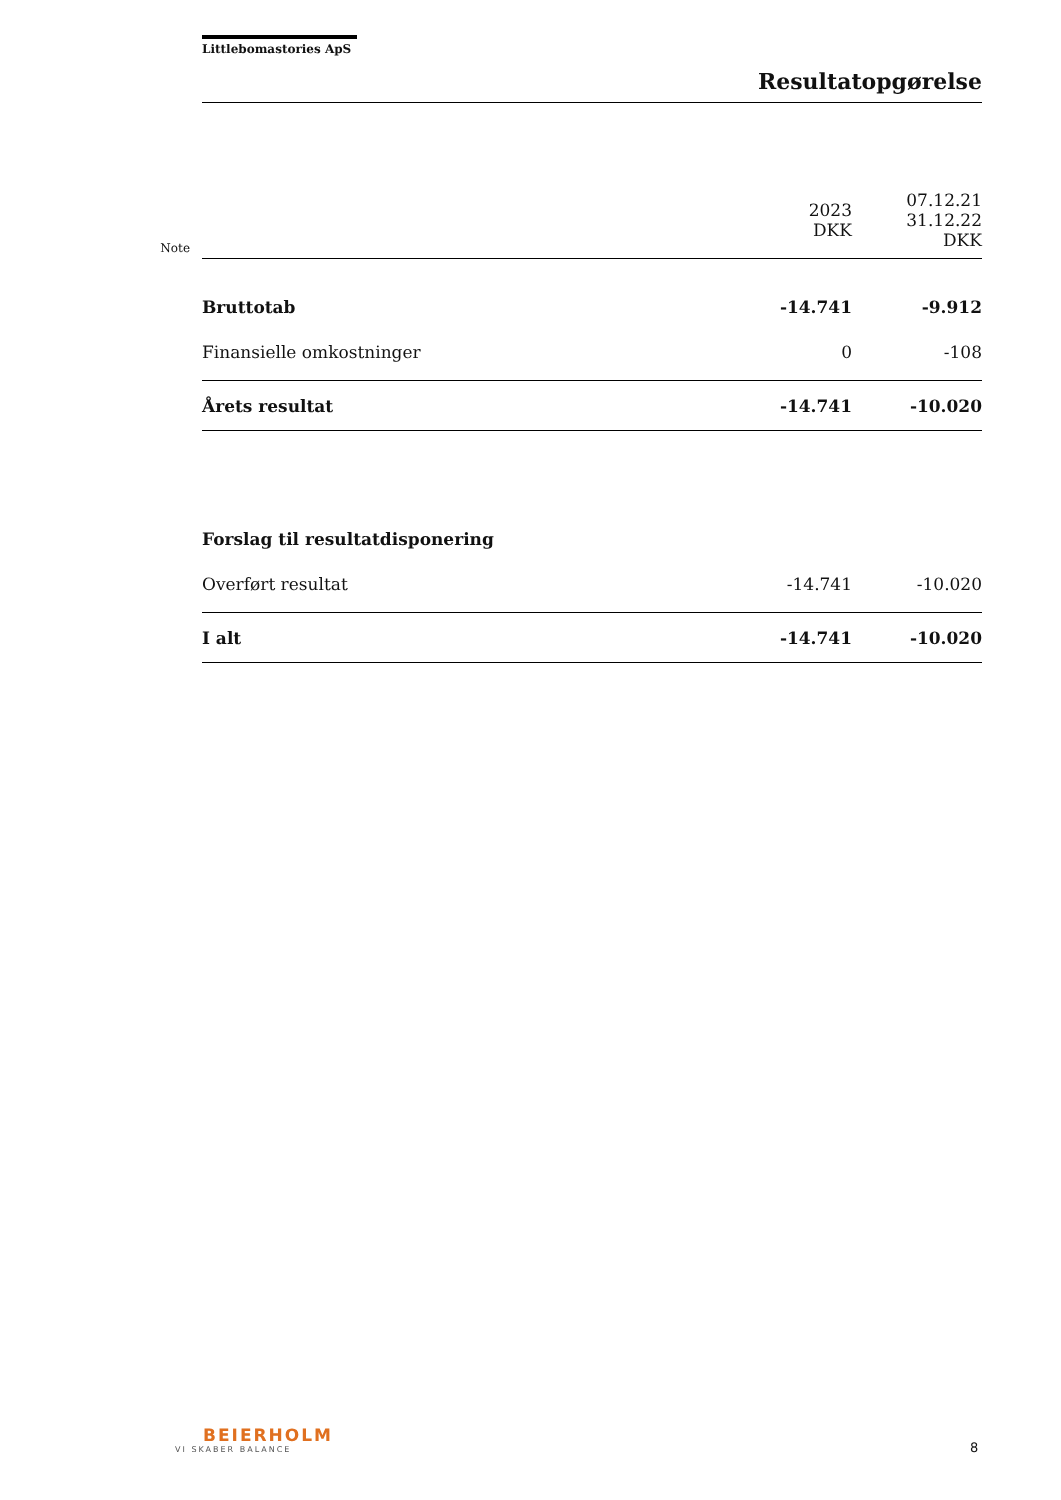Littlebomastories ApS
Resultatopgørelse
| Note | | 2023 DKK | 07.12.21 31.12.22 DKK |
| | Bruttotab | -14.741 | -9.912 |
| | Finansielle omkostninger | 0 | -108 |
| | Årets resultat | -14.741 | -10.020 |
| | Forslag til resultatdisponering | | |
| | Overført resultat | -14.741 | -10.020 |
| | I alt | -14.741 | -10.020 |
BEIERHOLM
VI SKABER BALANCE
8